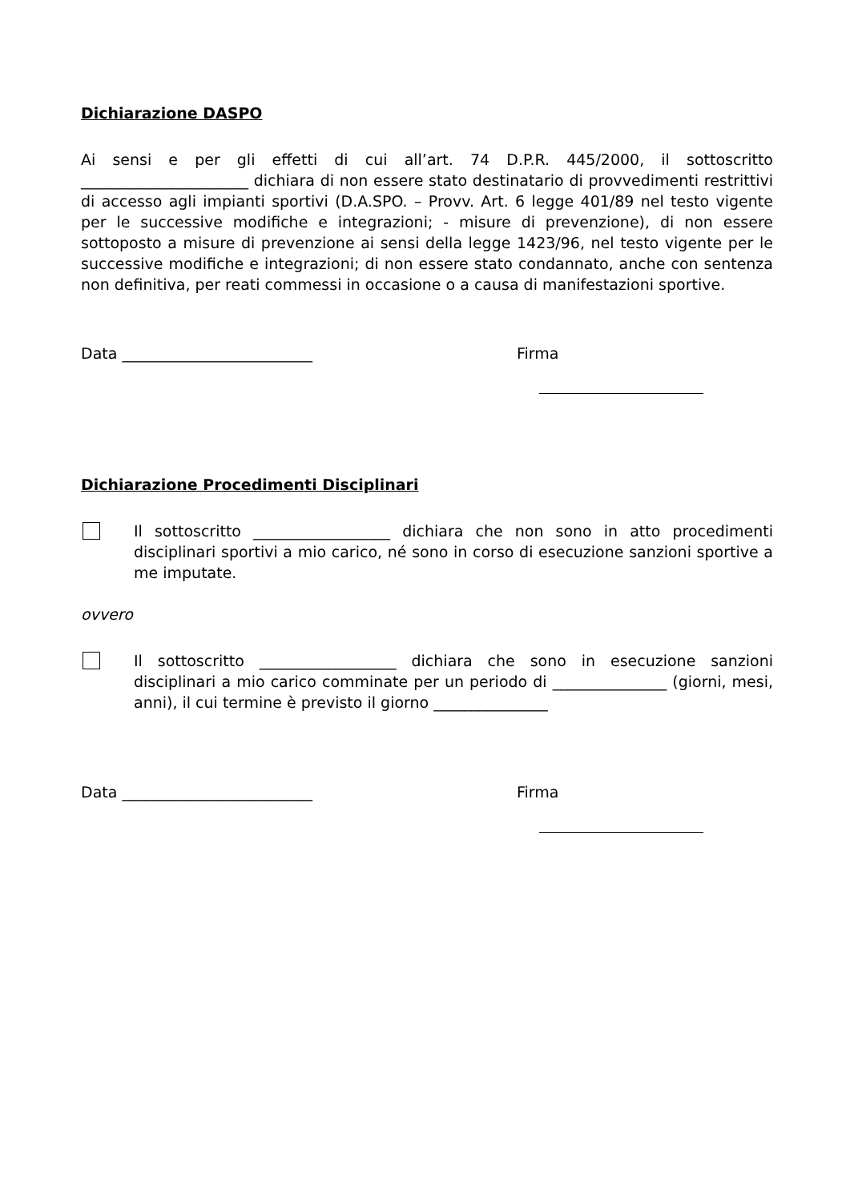Dichiarazione DASPO
Ai sensi e per gli effetti di cui all’art. 74 D.P.R. 445/2000, il sottoscritto ______________________ dichiara di non essere stato destinatario di provvedimenti restrittivi di accesso agli impianti sportivi (D.A.SPO. – Provv. Art. 6 legge 401/89 nel testo vigente per le successive modifiche e integrazioni; - misure di prevenzione), di non essere sottoposto a misure di prevenzione ai sensi della legge 1423/96, nel testo vigente per le successive modifiche e integrazioni; di non essere stato condannato, anche con sentenza non definitiva, per reati commessi in occasione o a causa di manifestazioni sportive.
Data _________________________ Firma
Dichiarazione Procedimenti Disciplinari
Il sottoscritto __________________ dichiara che non sono in atto procedimenti disciplinari sportivi a mio carico, né sono in corso di esecuzione sanzioni sportive a me imputate.
ovvero
Il sottoscritto __________________ dichiara che sono in esecuzione sanzioni disciplinari a mio carico comminate per un periodo di _______________ (giorni, mesi, anni), il cui termine è previsto il giorno _______________
Data _________________________ Firma